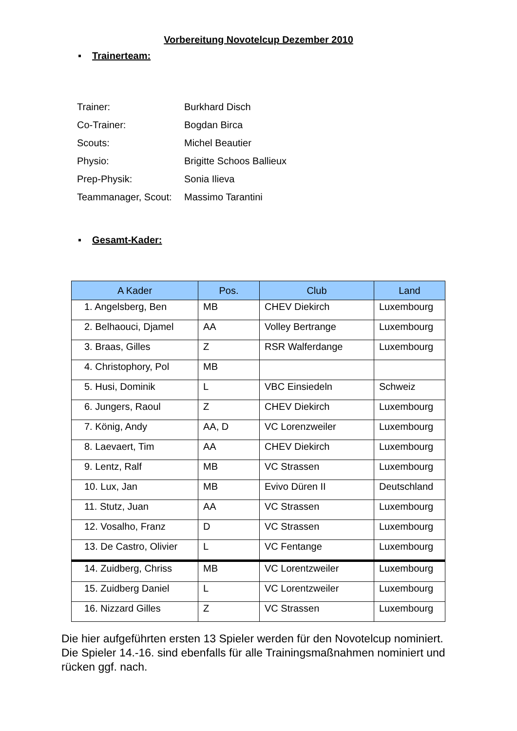Vorbereitung Novotelcup Dezember 2010
▪ Trainerteam:
| Trainer: | Burkhard Disch |
| Co-Trainer: | Bogdan Birca |
| Scouts: | Michel Beautier |
| Physio: | Brigitte Schoos Ballieux |
| Prep-Physik: | Sonia Ilieva |
| Teammanager, Scout: | Massimo Tarantini |
▪ Gesamt-Kader:
| A Kader | Pos. | Club | Land |
| --- | --- | --- | --- |
| 1. Angelsberg, Ben | MB | CHEV Diekirch | Luxembourg |
| 2. Belhaouci, Djamel | AA | Volley Bertrange | Luxembourg |
| 3. Braas, Gilles | Z | RSR Walferdange | Luxembourg |
| 4. Christophory, Pol | MB | | |
| 5. Husi, Dominik | L | VBC Einsiedeln | Schweiz |
| 6. Jungers, Raoul | Z | CHEV Diekirch | Luxembourg |
| 7. König, Andy | AA, D | VC Lorenzweiler | Luxembourg |
| 8. Laevaert, Tim | AA | CHEV Diekirch | Luxembourg |
| 9. Lentz, Ralf | MB | VC Strassen | Luxembourg |
| 10. Lux, Jan | MB | Evivo Düren II | Deutschland |
| 11. Stutz, Juan | AA | VC Strassen | Luxembourg |
| 12. Vosalho, Franz | D | VC Strassen | Luxembourg |
| 13. De Castro, Olivier | L | VC Fentange | Luxembourg |
| 14. Zuidberg, Chriss | MB | VC Lorentzweiler | Luxembourg |
| 15. Zuidberg Daniel | L | VC Lorentzweiler | Luxembourg |
| 16. Nizzard Gilles | Z | VC Strassen | Luxembourg |
Die hier aufgeführten ersten 13 Spieler werden für den Novotelcup nominiert.
Die Spieler 14.-16. sind ebenfalls für alle Trainingsmaßnahmen nominiert und rücken ggf. nach.